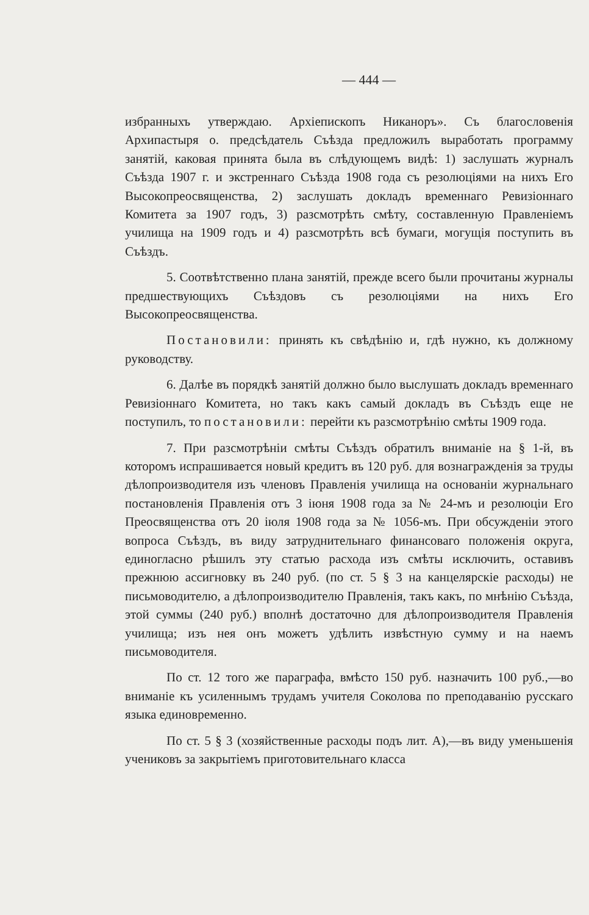— 444 —
избранныхъ утверждаю. Архіепископъ Никаноръ». Съ благословенія Архипастыря о. предсѣдатель Съѣзда предложилъ выработать программу занятій, каковая принята была въ слѣдующемъ видѣ: 1) заслушать журналъ Съѣзда 1907 г. и экстреннаго Съѣзда 1908 года съ резолюціями на нихъ Его Высокопреосвященства, 2) заслушать докладъ временнаго Ревизіоннаго Комитета за 1907 годъ, 3) разсмотрѣть смѣту, составленную Правленіемъ училища на 1909 годъ и 4) разсмотрѣть всѣ бумаги, могущія поступить въ Съѣздъ.
5. Соотвѣтственно плана занятій, прежде всего были прочитаны журналы предшествующихъ Съѣздовъ съ резолюціями на нихъ Его Высокопреосвященства.
Постановили: принять къ свѣдѣнію и, гдѣ нужно, къ должному руководству.
6. Далѣе въ порядкѣ занятій должно было выслушать докладъ временнаго Ревизіоннаго Комитета, но такъ какъ самый докладъ въ Съѣздъ еще не поступилъ, то постановили: перейти къ разсмотрѣнію смѣты 1909 года.
7. При разсмотрѣніи смѣты Съѣздъ обратилъ вниманіе на § 1-й, въ которомъ испрашивается новый кредитъ въ 120 руб. для вознагражденія за труды дѣлопроизводителя изъ членовъ Правленія училища на основаніи журнальнаго постановленія Правленія отъ 3 іюня 1908 года за № 24-мъ и резолюціи Его Преосвященства отъ 20 іюля 1908 года за № 1056-мъ. При обсужденіи этого вопроса Съѣздъ, въ виду затруднительнаго финансоваго положенія округа, единогласно рѣшилъ эту статью расхода изъ смѣты исключить, оставивъ прежнюю ассигновку въ 240 руб. (по ст. 5 § 3 на канцелярскіе расходы) не письмоводителю, а дѣлопроизводителю Правленія, такъ какъ, по мнѣнію Съѣзда, этой суммы (240 руб.) вполнѣ достаточно для дѣлопроизводителя Правленія училища; изъ нея онъ можетъ удѣлить извѣстную сумму и на наемъ письмоводителя.
По ст. 12 того же параграфа, вмѣсто 150 руб. назначить 100 руб.,—во вниманіе къ усиленнымъ трудамъ учителя Соколова по преподаванію русскаго языка единовременно.
По ст. 5 § 3 (хозяйственные расходы подъ лит. А),—въ виду уменьшенія учениковъ за закрытіемъ приготовительнаго класса